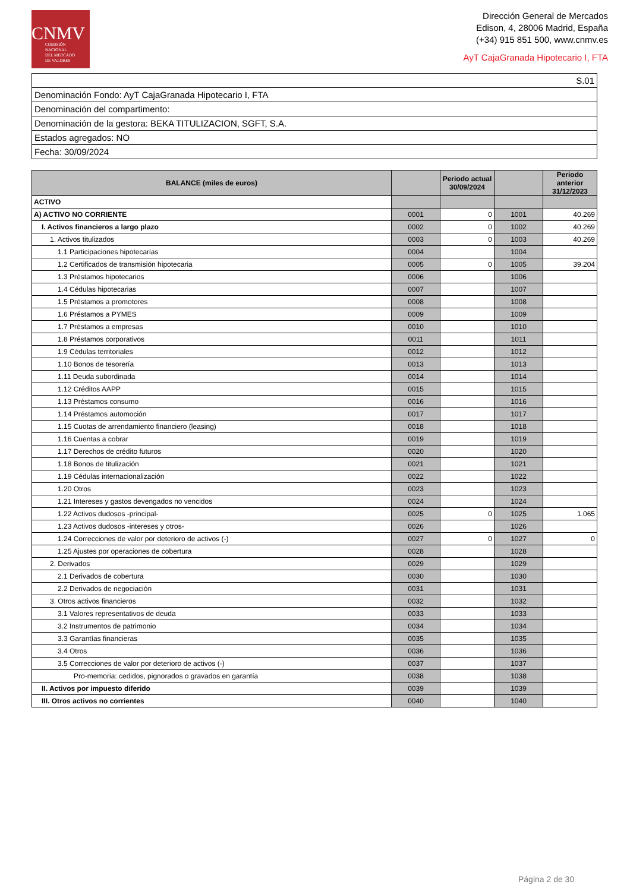CNMV
COMISIÓN
NACIONAL
DEL MERCADO
DE VALORES
Dirección General de Mercados
Edison, 4, 28006 Madrid, España
(+34) 915 851 500, www.cnmv.es
AyT CajaGranada Hipotecario I, FTA
| S.01 |
| Denominación Fondo: AyT CajaGranada Hipotecario I, FTA |
| Denominación del compartimento: |
| Denominación de la gestora: BEKA TITULIZACION, SGFT, S.A. |
| Estados agregados: NO |
| Fecha: 30/09/2024 |
| BALANCE (miles de euros) | | Periodo actual 30/09/2024 | | Periodo anterior 31/12/2023 |
| --- | --- | --- | --- | --- |
| ACTIVO | | | | |
| A) ACTIVO NO CORRIENTE | 0001 | 0 | 1001 | 40.269 |
| I. Activos financieros a largo plazo | 0002 | 0 | 1002 | 40.269 |
| 1. Activos titulizados | 0003 | 0 | 1003 | 40.269 |
| 1.1 Participaciones hipotecarias | 0004 | | 1004 | |
| 1.2 Certificados de transmisión hipotecaria | 0005 | 0 | 1005 | 39.204 |
| 1.3 Préstamos hipotecarios | 0006 | | 1006 | |
| 1.4 Cédulas hipotecarias | 0007 | | 1007 | |
| 1.5 Préstamos a promotores | 0008 | | 1008 | |
| 1.6 Préstamos a PYMES | 0009 | | 1009 | |
| 1.7 Préstamos a empresas | 0010 | | 1010 | |
| 1.8 Préstamos corporativos | 0011 | | 1011 | |
| 1.9 Cédulas territoriales | 0012 | | 1012 | |
| 1.10 Bonos de tesorería | 0013 | | 1013 | |
| 1.11 Deuda subordinada | 0014 | | 1014 | |
| 1.12 Créditos AAPP | 0015 | | 1015 | |
| 1.13 Préstamos consumo | 0016 | | 1016 | |
| 1.14 Préstamos automoción | 0017 | | 1017 | |
| 1.15 Cuotas de arrendamiento financiero (leasing) | 0018 | | 1018 | |
| 1.16 Cuentas a cobrar | 0019 | | 1019 | |
| 1.17 Derechos de crédito futuros | 0020 | | 1020 | |
| 1.18 Bonos de titulización | 0021 | | 1021 | |
| 1.19 Cédulas internacionalización | 0022 | | 1022 | |
| 1.20 Otros | 0023 | | 1023 | |
| 1.21 Intereses y gastos devengados no vencidos | 0024 | | 1024 | |
| 1.22 Activos dudosos -principal- | 0025 | 0 | 1025 | 1.065 |
| 1.23 Activos dudosos -intereses y otros- | 0026 | | 1026 | |
| 1.24 Correcciones de valor por deterioro de activos (-) | 0027 | 0 | 1027 | 0 |
| 1.25 Ajustes por operaciones de cobertura | 0028 | | 1028 | |
| 2. Derivados | 0029 | | 1029 | |
| 2.1 Derivados de cobertura | 0030 | | 1030 | |
| 2.2 Derivados de negociación | 0031 | | 1031 | |
| 3. Otros activos financieros | 0032 | | 1032 | |
| 3.1 Valores representativos de deuda | 0033 | | 1033 | |
| 3.2 Instrumentos de patrimonio | 0034 | | 1034 | |
| 3.3 Garantías financieras | 0035 | | 1035 | |
| 3.4 Otros | 0036 | | 1036 | |
| 3.5 Correcciones de valor por deterioro de activos (-) | 0037 | | 1037 | |
| Pro-memoria: cedidos, pignorados o gravados en garantía | 0038 | | 1038 | |
| II. Activos por impuesto diferido | 0039 | | 1039 | |
| III. Otros activos no corrientes | 0040 | | 1040 | |
Página 2 de 30